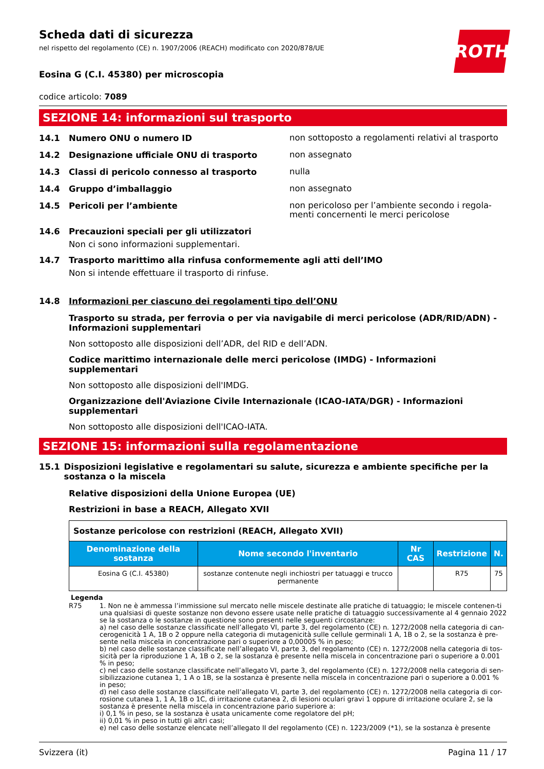ROTH
Scheda dati di sicurezza
nel rispetto del regolamento (CE) n. 1907/2006 (REACH) modificato con 2020/878/UE
Eosina G (C.I. 45380) per microscopia
codice articolo: 7089
SEZIONE 14: informazioni sul trasporto
14.1 Numero ONU o numero ID
non sottoposto a regolamenti relativi al trasporto
14.2 Designazione ufficiale ONU di trasporto
non assegnato
14.3 Classi di pericolo connesso al trasporto
nulla
14.4 Gruppo d’imballaggio
non assegnato
14.5 Pericoli per l’ambiente
non pericoloso per l’ambiente secondo i regola-menti concernenti le merci pericolose
14.6 Precauzioni speciali per gli utilizzatori
Non ci sono informazioni supplementari.
14.7 Trasporto marittimo alla rinfusa conformemente agli atti dell’IMO
Non si intende effettuare il trasporto di rinfuse.
14.8 Informazioni per ciascuno dei regolamenti tipo dell’ONU
Trasporto su strada, per ferrovia o per via navigabile di merci pericolose (ADR/RID/ADN) - Informazioni supplementari
Non sottoposto alle disposizioni dell’ADR, del RID e dell’ADN.
Codice marittimo internazionale delle merci pericolose (IMDG) - Informazioni supplementari
Non sottoposto alle disposizioni dell'IMDG.
Organizzazione dell'Aviazione Civile Internazionale (ICAO-IATA/DGR) - Informazioni supplementari
Non sottoposto alle disposizioni dell'ICAO-IATA.
SEZIONE 15: informazioni sulla regolamentazione
15.1 Disposizioni legislative e regolamentari su salute, sicurezza e ambiente specifiche per la sostanza o la miscela
Relative disposizioni della Unione Europea (UE)
Restrizioni in base a REACH, Allegato XVII
| Sostanze pericolose con restrizioni (REACH, Allegato XVII) | | | | |
| Denominazione della sostanza | Nome secondo l'inventario | Nr CAS | Restrizione | N. |
| Eosina G (C.I. 45380) | sostanze contenute negli inchiostri per tatuaggi e trucco permanente | | R75 | 75 |
Legenda
R75 1. Non ne è ammessa l’immissione sul mercato nelle miscele destinate alle pratiche di tatuaggio; le miscele contenen-ti una qualsiasi di queste sostanze non devono essere usate nelle pratiche di tatuaggio successivamente al 4 gennaio 2022 se la sostanza o le sostanze in questione sono presenti nelle seguenti circostanze:
a) nel caso delle sostanze classificate nell’allegato VI, parte 3, del regolamento (CE) n. 1272/2008 nella categoria di can-cerogenicità 1 A, 1B o 2 oppure nella categoria di mutagenicità sulle cellule germinali 1 A, 1B o 2, se la sostanza è pre-sente nella miscela in concentrazione pari o superiore a 0,00005 % in peso;
b) nel caso delle sostanze classificate nell’allegato VI, parte 3, del regolamento (CE) n. 1272/2008 nella categoria di tos-sicità per la riproduzione 1 A, 1B o 2, se la sostanza è presente nella miscela in concentrazione pari o superiore a 0.001 % in peso;
c) nel caso delle sostanze classificate nell’allegato VI, parte 3, del regolamento (CE) n. 1272/2008 nella categoria di sen-sibilizzazione cutanea 1, 1 A o 1B, se la sostanza è presente nella miscela in concentrazione pari o superiore a 0.001 % in peso;
d) nel caso delle sostanze classificate nell’allegato VI, parte 3, del regolamento (CE) n. 1272/2008 nella categoria di cor-rosione cutanea 1, 1 A, 1B o 1C, di irritazione cutanea 2, di lesioni oculari gravi 1 oppure di irritazione oculare 2, se la sostanza è presente nella miscela in concentrazione pario superiore a:
i) 0,1 % in peso, se la sostanza è usata unicamente come regolatore del pH;
ii) 0,01 % in peso in tutti gli altri casi;
e) nel caso delle sostanze elencate nell’allegato II del regolamento (CE) n. 1223/2009 (*1), se la sostanza è presente
Svizzera (it) Pagina 11 / 17